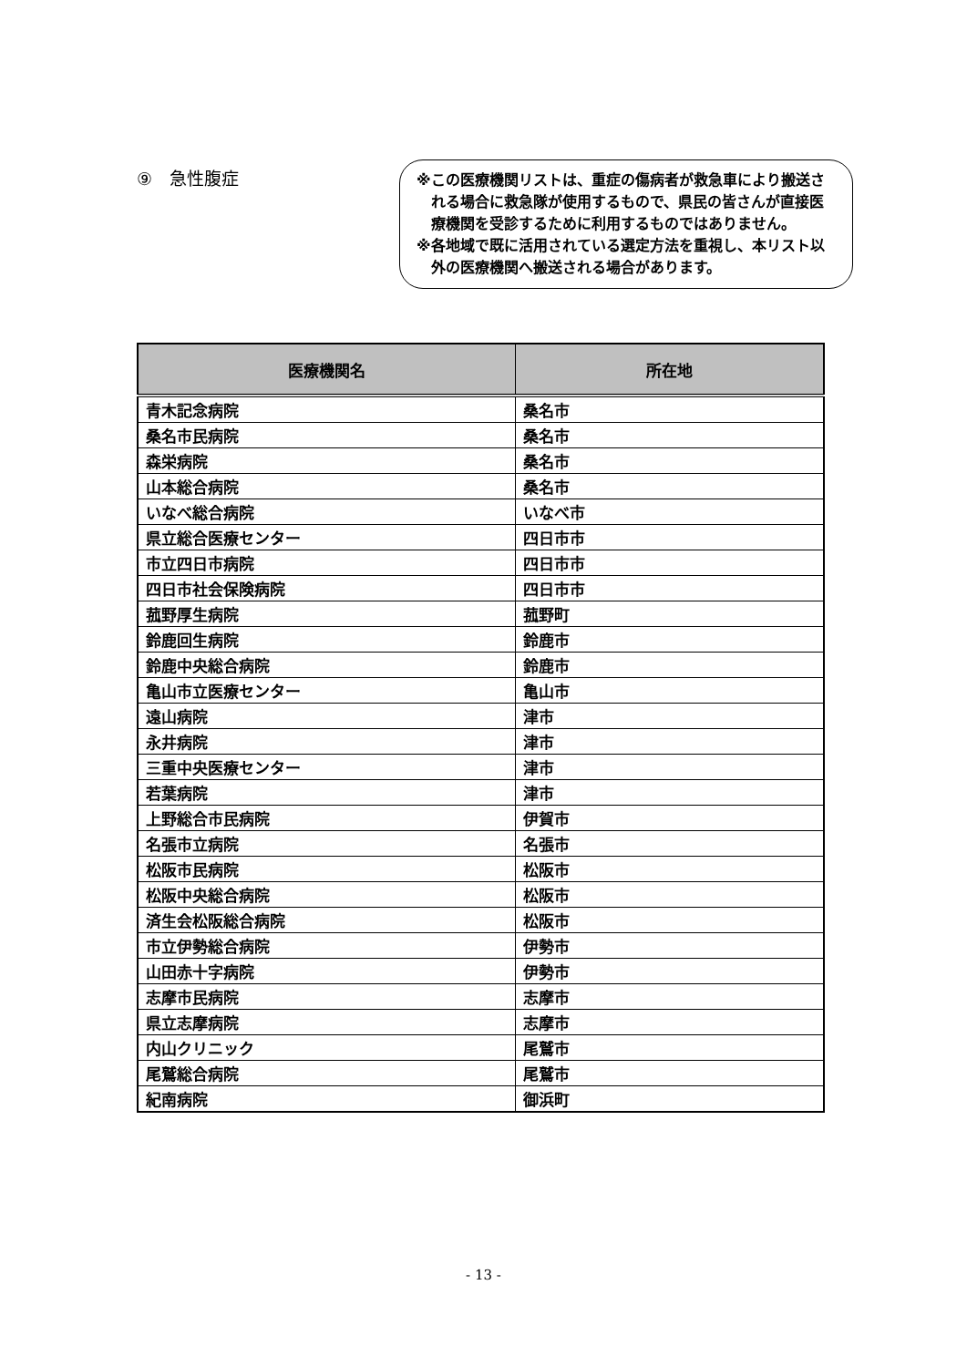⑨　急性腹症
※この医療機関リストは、重症の傷病者が救急車により搬送される場合に救急隊が使用するもので、県民の皆さんが直接医療機関を受診するために利用するものではありません。
※各地域で既に活用されている選定方法を重視し、本リスト以外の医療機関へ搬送される場合があります。
| 医療機関名 | 所在地 |
| --- | --- |
| 青木記念病院 | 桑名市 |
| 桑名市民病院 | 桑名市 |
| 森栄病院 | 桑名市 |
| 山本総合病院 | 桑名市 |
| いなべ総合病院 | いなべ市 |
| 県立総合医療センター | 四日市市 |
| 市立四日市病院 | 四日市市 |
| 四日市社会保険病院 | 四日市市 |
| 菰野厚生病院 | 菰野町 |
| 鈴鹿回生病院 | 鈴鹿市 |
| 鈴鹿中央総合病院 | 鈴鹿市 |
| 亀山市立医療センター | 亀山市 |
| 遠山病院 | 津市 |
| 永井病院 | 津市 |
| 三重中央医療センター | 津市 |
| 若葉病院 | 津市 |
| 上野総合市民病院 | 伊賀市 |
| 名張市立病院 | 名張市 |
| 松阪市民病院 | 松阪市 |
| 松阪中央総合病院 | 松阪市 |
| 済生会松阪総合病院 | 松阪市 |
| 市立伊勢総合病院 | 伊勢市 |
| 山田赤十字病院 | 伊勢市 |
| 志摩市民病院 | 志摩市 |
| 県立志摩病院 | 志摩市 |
| 内山クリニック | 尾鷲市 |
| 尾鷲総合病院 | 尾鷲市 |
| 紀南病院 | 御浜町 |
- 13 -